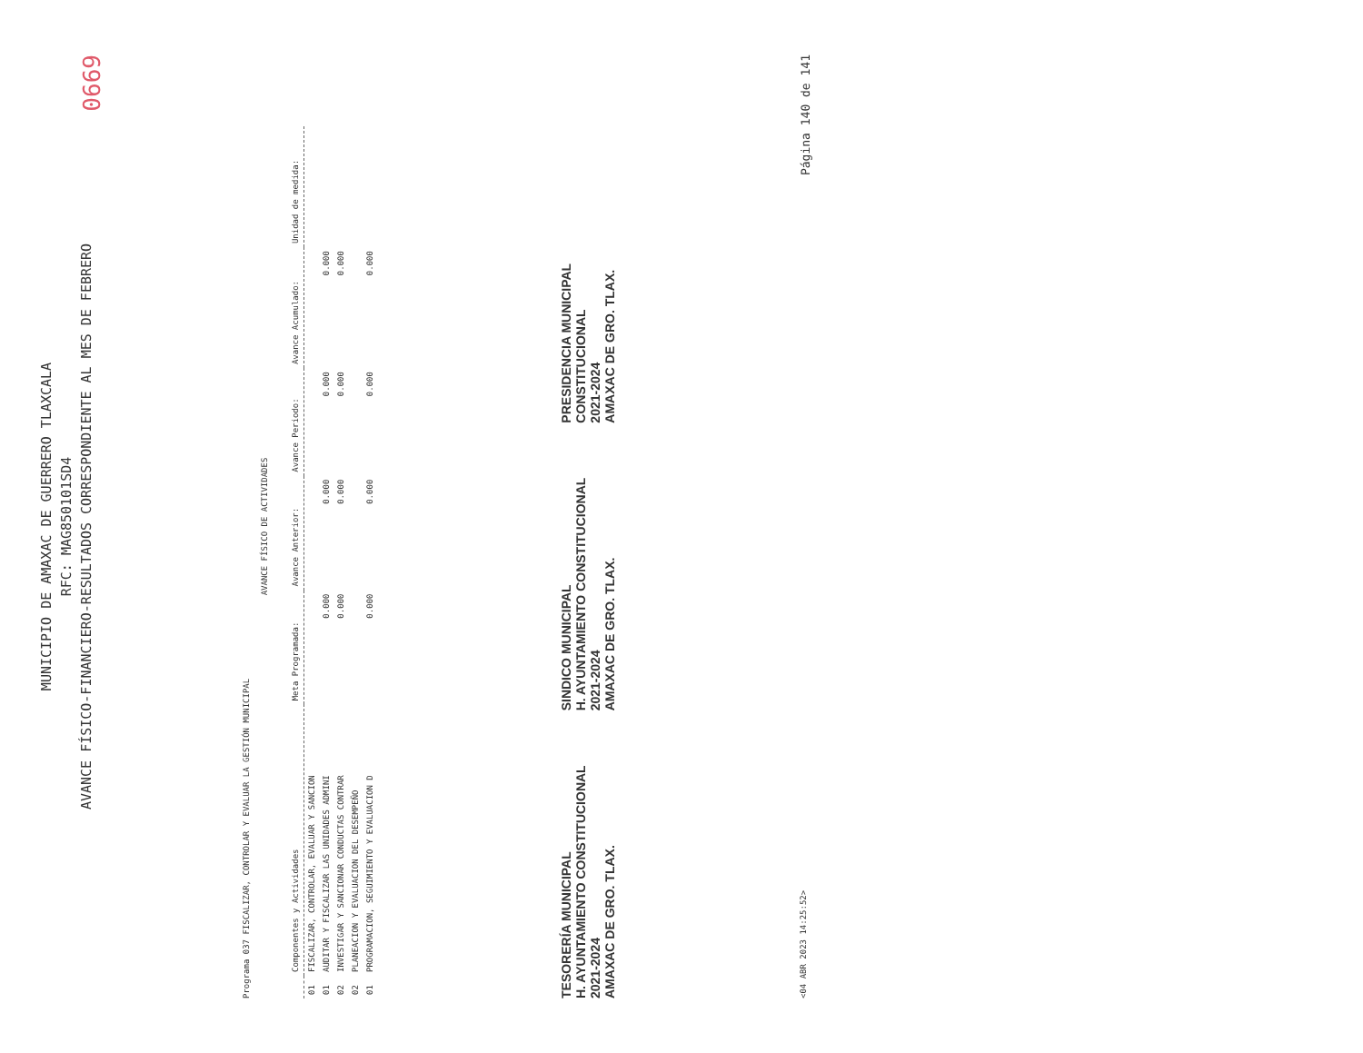MUNICIPIO DE AMAXAC DE GUERRERO TLAXCALA
RFC: MAG850101SD4
AVANCE FÍSICO-FINANCIERO-RESULTADOS CORRESPONDIENTE AL MES DE FEBRERO
0669
Programa 037 FISCALIZAR, CONTROLAR Y EVALUAR LA GESTIÓN MUNICIPAL
AVANCE FÍSICO DE ACTIVIDADES
| | Componentes y Actividades | Meta Programada: | Avance Anterior: | Avance Periodo: | Avance Acumulado: | Unidad de medida: |
| --- | --- | --- | --- | --- | --- | --- |
| 01 | FISCALIZAR, CONTROLAR, EVALUAR Y SANCION | | | | | |
| 01 | AUDITAR Y FISCALIZAR LAS UNIDADES ADMINI | 0.000 | 0.000 | 0.000 | 0.000 | |
| 02 | INVESTIGAR Y SANCIONAR CONDUCTAS CONTRAR | 0.000 | 0.000 | 0.000 | 0.000 | |
| 02 | PLANEACION Y EVALUACION DEL DESEMPEÑO | | | | | |
| 01 | PROGRAMACION, SEGUIMIENTO Y EVALUACION D | 0.000 | 0.000 | 0.000 | 0.000 | |
TESORERÍA MUNICIPAL
H. AYUNTAMIENTO CONSTITUCIONAL
2021-2024
AMAXAC DE GRO. TLAX.
SINDICO MUNICIPAL
H. AYUNTAMIENTO CONSTITUCIONAL
2021-2024
AMAXAC DE GRO. TLAX.
PRESIDENCIA MUNICIPAL
CONSTITUCIONAL
2021-2024
AMAXAC DE GRO. TLAX.
<04 ABR 2023 14:25:52> Página 140 de 141